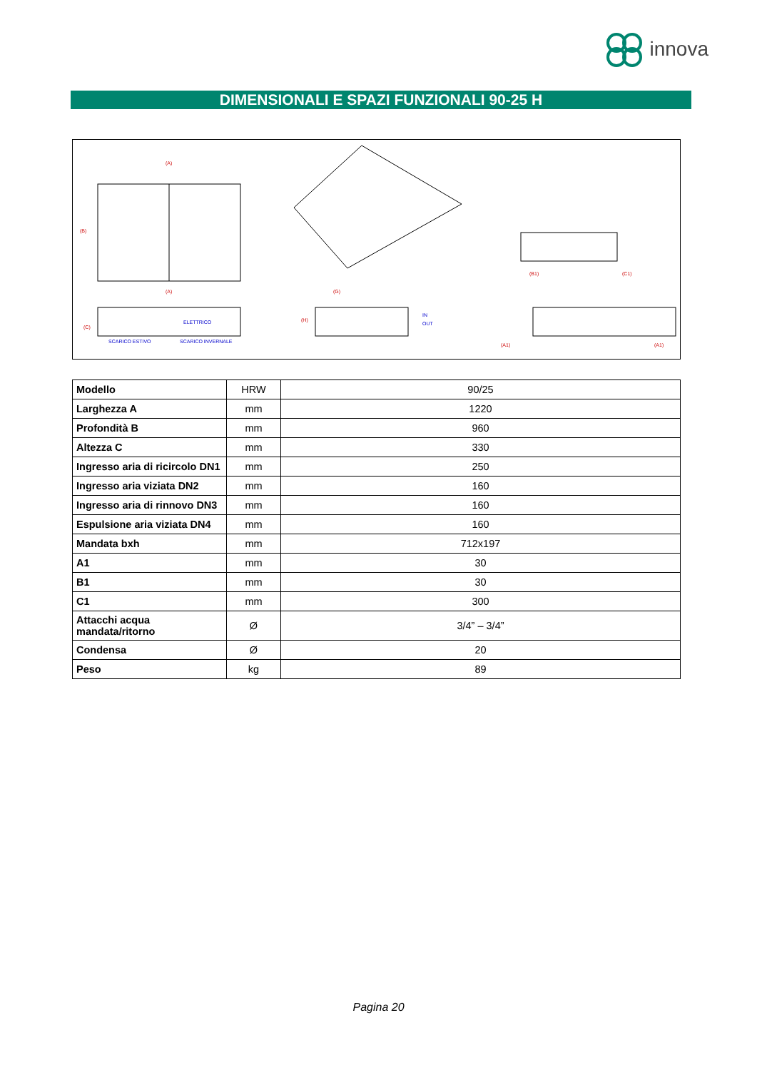innova
DIMENSIONALI E SPAZI FUNZIONALI 90-25 H
(A)
(A)
(G)
(C)
(H)
(B)
(B1)
(C1)
(A1)
(A1)
ELETTRICO
SCARICO ESTIVO
SCARICO INVERNALE
IN
OUT
| Modello | HRW | 90/25 |
| Larghezza A | mm | 1220 |
| Profondità B | mm | 960 |
| Altezza C | mm | 330 |
| Ingresso aria di ricircolo DN1 | mm | 250 |
| Ingresso aria viziata DN2 | mm | 160 |
| Ingresso aria di rinnovo DN3 | mm | 160 |
| Espulsione aria viziata DN4 | mm | 160 |
| Mandata bxh | mm | 712x197 |
| A1 | mm | 30 |
| B1 | mm | 30 |
| C1 | mm | 300 |
| Attacchi acqua mandata/ritorno | Ø | 3/4” – 3/4” |
| Condensa | Ø | 20 |
| Peso | kg | 89 |
Pagina 20